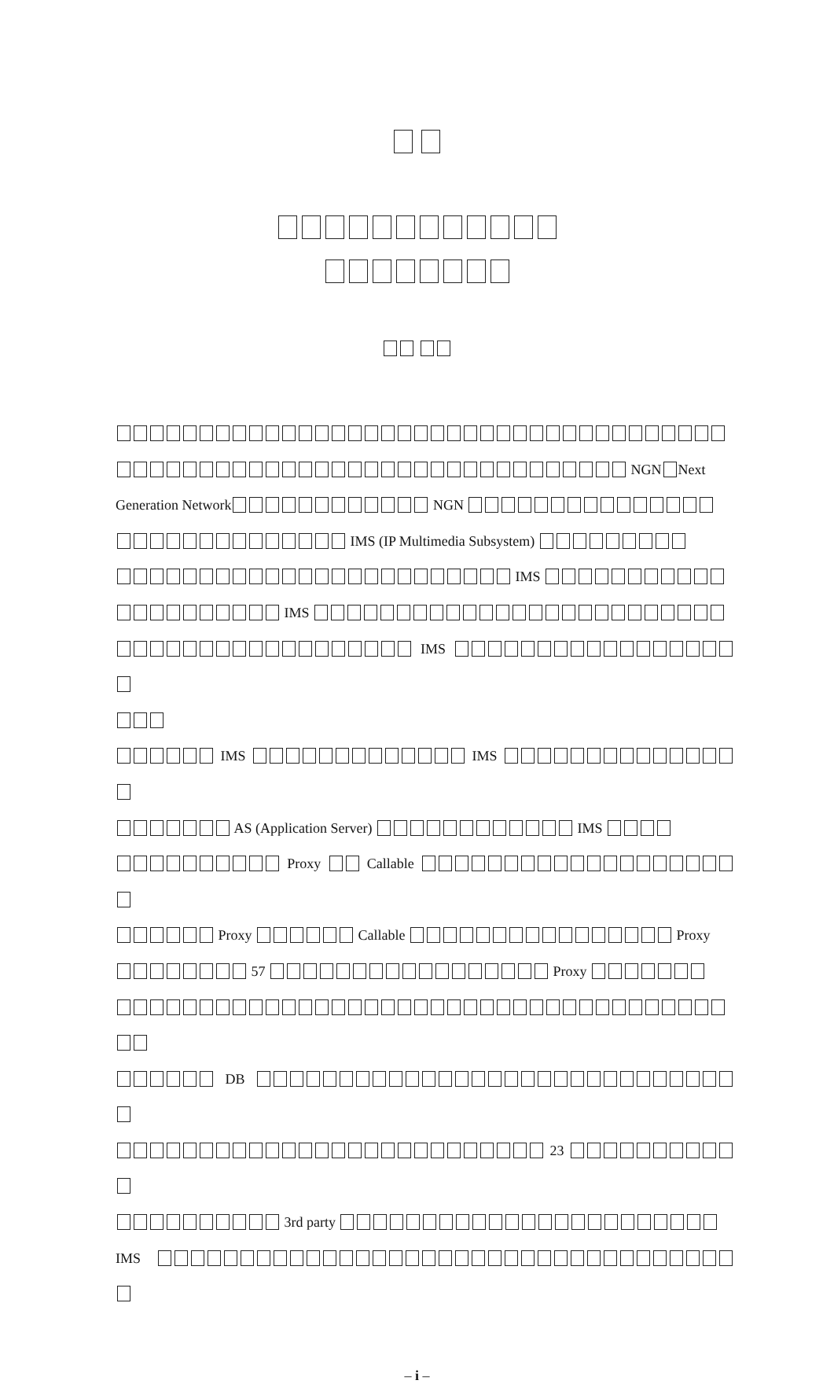NGN Next
Generation Network NGN
IMS (IP Multimedia Subsystem)
IMS
IMS
IMS
IMS IMS
AS (Application Server) IMS
Proxy Callable
Proxy Callable Proxy
57 Proxy
DB
23
3rd party
IMS
– i –